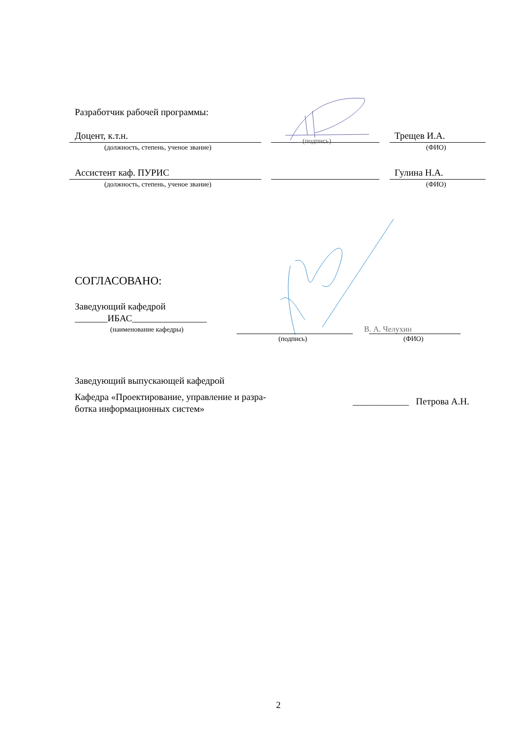Разработчик рабочей программы:
Доцент, к.т.н. Трещев И.А.
(подпись)
(должность, степень, ученое звание) (ФИО)
Ассистент каф. ПУРИС Гулина Н.А.
(должность, степень, ученое звание) (ФИО)
СОГЛАСОВАНО:
Заведующий кафедрой
_______ИБАС________________
(наименование кафедры) В. А. Челухин
(подпись) (ФИО)
Заведующий выпускающей кафедрой
Кафедра «Проектирование, управление и разра-
ботка информационных систем»
____________ Петрова А.Н.
2